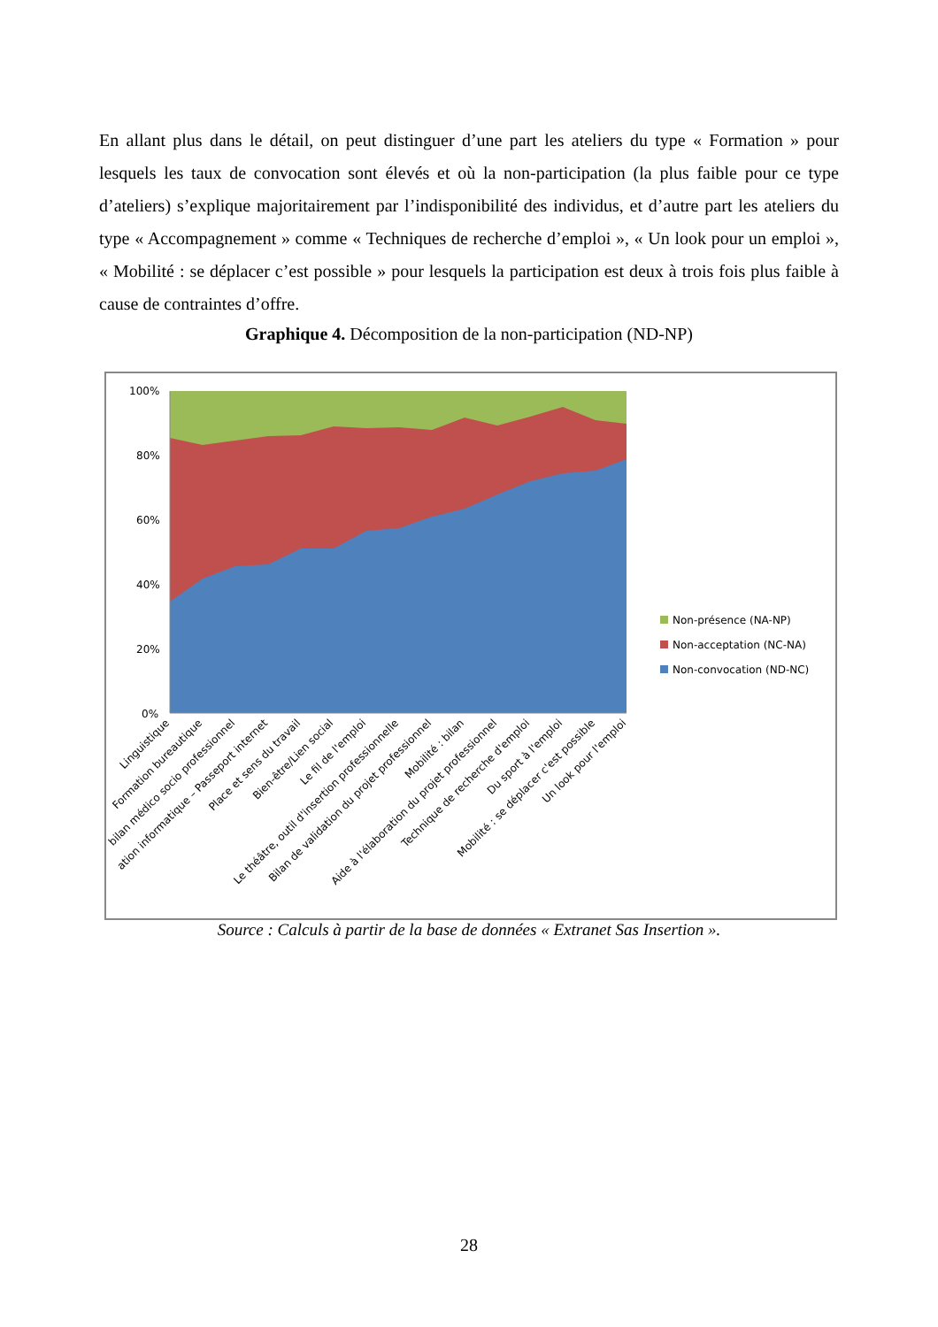En allant plus dans le détail, on peut distinguer d’une part les ateliers du type « Formation » pour lesquels les taux de convocation sont élevés et où la non-participation (la plus faible pour ce type d’ateliers) s’explique majoritairement par l’indisponibilité des individus, et d’autre part les ateliers du type « Accompagnement » comme « Techniques de recherche d’emploi », « Un look pour un emploi », « Mobilité : se déplacer c’est possible » pour lesquels la participation est deux à trois fois plus faible à cause de contraintes d’offre.
Graphique 4. Décomposition de la non-participation (ND-NP)
100%
80%
60%
40%
20%
0%
Linguistique
Formation bureautique
bilan médico socio professionnel
ation informatique – Passeport internet
Place et sens du travail
Bien-être/Lien social
Le fil de l'emploi
Le théâtre, outil d'insertion professionnelle
Bilan de validation du projet professionnel
Mobilité : bilan
Aide à l'élaboration du projet professionnel
Technique de recherche d'emploi
Du sport à l'emploi
Mobilité : se déplacer c'est possible
Un look pour l'emploi
Non-présence (NA-NP)
Non-acceptation (NC-NA)
Non-convocation (ND-NC)
Source : Calculs à partir de la base de données « Extranet Sas Insertion ».
28